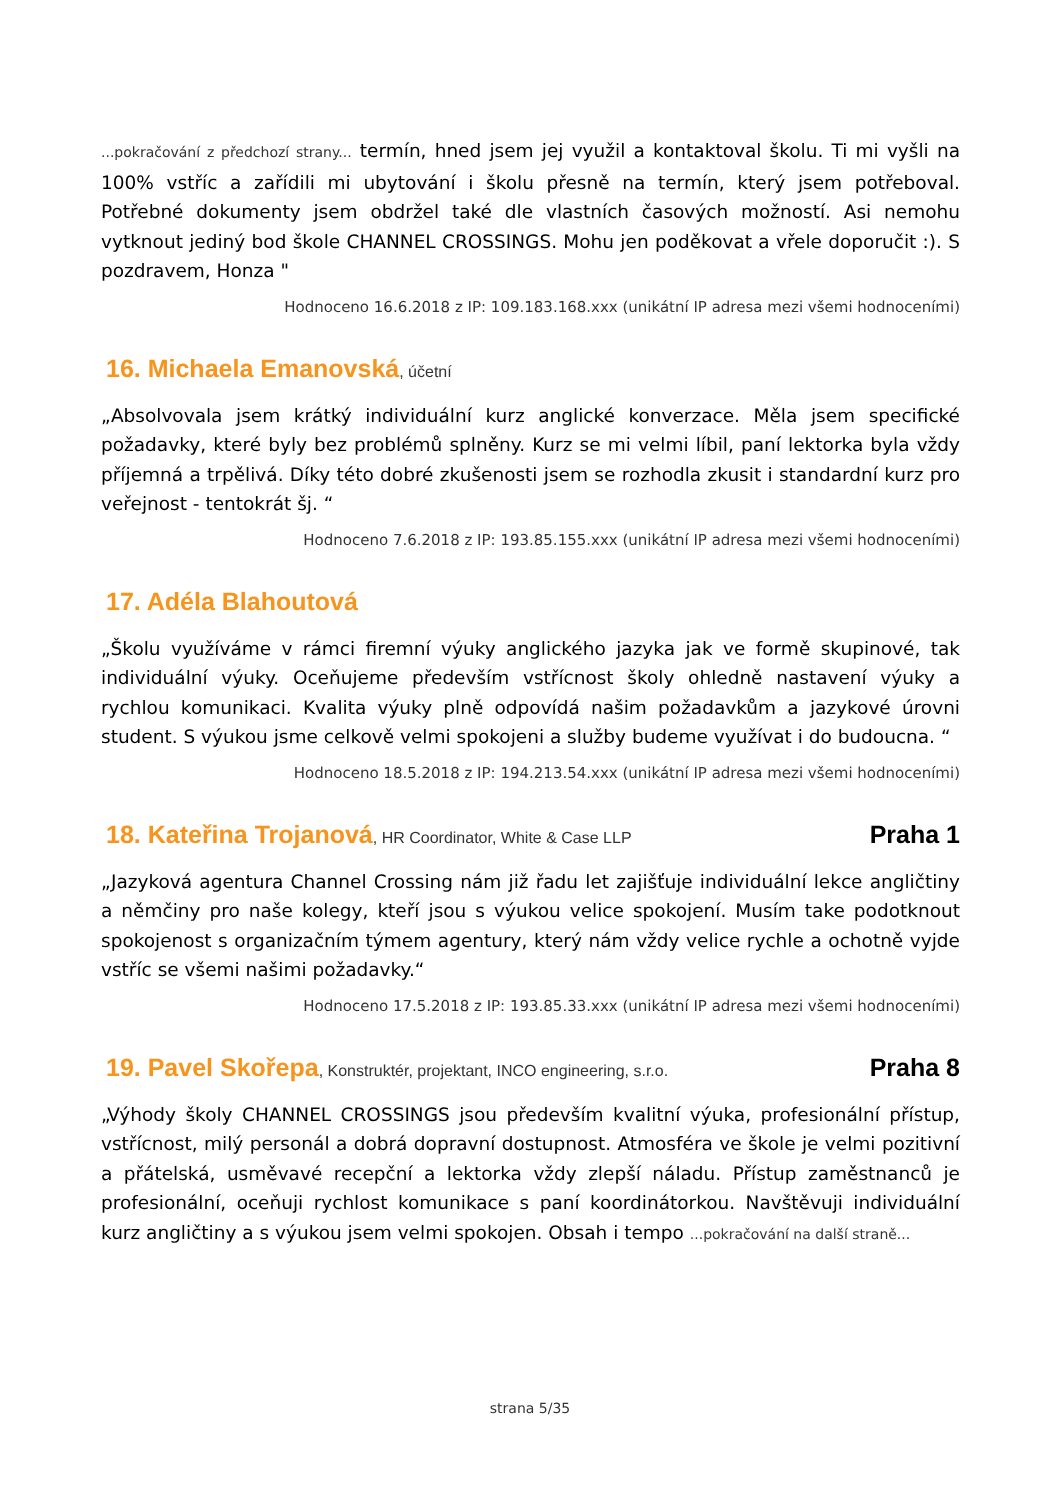...pokračování z předchozí strany... termín, hned jsem jej využil a kontaktoval školu. Ti mi vyšli na 100% vstříc a zařídili mi ubytování i školu přesně na termín, který jsem potřeboval. Potřebné dokumenty jsem obdržel také dle vlastních časových možností. Asi nemohu vytknout jediný bod škole CHANNEL CROSSINGS. Mohu jen poděkovat a vřele doporučit :). S pozdravem, Honza "
Hodnoceno 16.6.2018 z IP: 109.183.168.xxx (unikátní IP adresa mezi všemi hodnoceními)
16. Michaela Emanovská, účetní
„Absolvovala jsem krátký individuální kurz anglické konverzace. Měla jsem specifické požadavky, které byly bez problémů splněny. Kurz se mi velmi líbil, paní lektorka byla vždy příjemná a trpělivá. Díky této dobré zkušenosti jsem se rozhodla zkusit i standardní kurz pro veřejnost - tentokrát šj. “
Hodnoceno 7.6.2018 z IP: 193.85.155.xxx (unikátní IP adresa mezi všemi hodnoceními)
17. Adéla Blahoutová
„Školu využíváme v rámci firemní výuky anglického jazyka jak ve formě skupinové, tak individuální výuky. Oceňujeme především vstřícnost školy ohledně nastavení výuky a rychlou komunikaci. Kvalita výuky plně odpovídá našim požadavkům a jazykové úrovni student. S výukou jsme celkově velmi spokojeni a služby budeme využívat i do budoucna. “
Hodnoceno 18.5.2018 z IP: 194.213.54.xxx (unikátní IP adresa mezi všemi hodnoceními)
18. Kateřina Trojanová, HR Coordinator, White & Case LLP Praha 1
„Jazyková agentura Channel Crossing nám již řadu let zajišťuje individuální lekce angličtiny a němčiny pro naše kolegy, kteří jsou s výukou velice spokojení. Musím take podotknout spokojenost s organizačním týmem agentury, který nám vždy velice rychle a ochotně vyjde vstříc se všemi našimi požadavky.“
Hodnoceno 17.5.2018 z IP: 193.85.33.xxx (unikátní IP adresa mezi všemi hodnoceními)
19. Pavel Skořepa, Konstruktér, projektant, INCO engineering, s.r.o. Praha 8
„Výhody školy CHANNEL CROSSINGS jsou především kvalitní výuka, profesionální přístup, vstřícnost, milý personál a dobrá dopravní dostupnost. Atmosféra ve škole je velmi pozitivní a přátelská, usměvavé recepční a lektorka vždy zlepší náladu. Přístup zaměstnanců je profesionální, oceňuji rychlost komunikace s paní koordinátorkou. Navštěvuji individuální kurz angličtiny a s výukou jsem velmi spokojen. Obsah i tempo ...pokračování na další straně...
strana 5/35